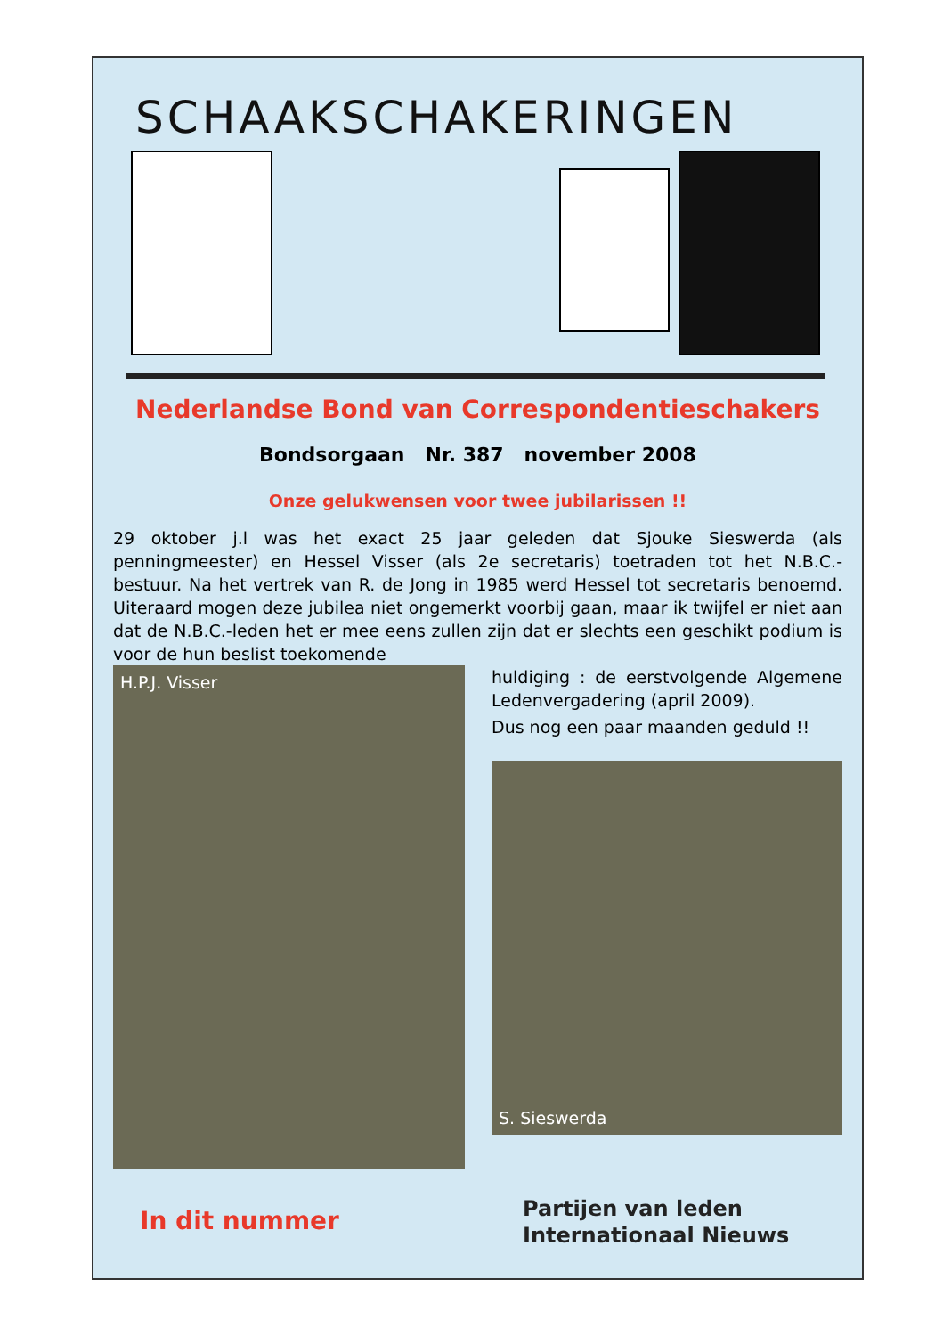SCHAAKSCHAKERINGEN
Nederlandse Bond van Correspondentieschakers
Bondsorgaan Nr. 387 november 2008
Onze gelukwensen voor twee jubilarissen !!
29 oktober j.l was het exact 25 jaar geleden dat Sjouke Sieswerda (als penningmeester) en Hessel Visser (als 2e secretaris) toetraden tot het N.B.C.-bestuur. Na het vertrek van R. de Jong in 1985 werd Hessel tot secretaris benoemd. Uiteraard mogen deze jubilea niet ongemerkt voorbij gaan, maar ik twijfel er niet aan dat de N.B.C.-leden het er mee eens zullen zijn dat er slechts een geschikt podium is voor de hun beslist toekomende
H.P.J. Visser
huldiging : de eerstvolgende Algemene Ledenvergadering (april 2009).
Dus nog een paar maanden geduld !!
S. Sieswerda
In dit nummer
Partijen van leden
Internationaal Nieuws